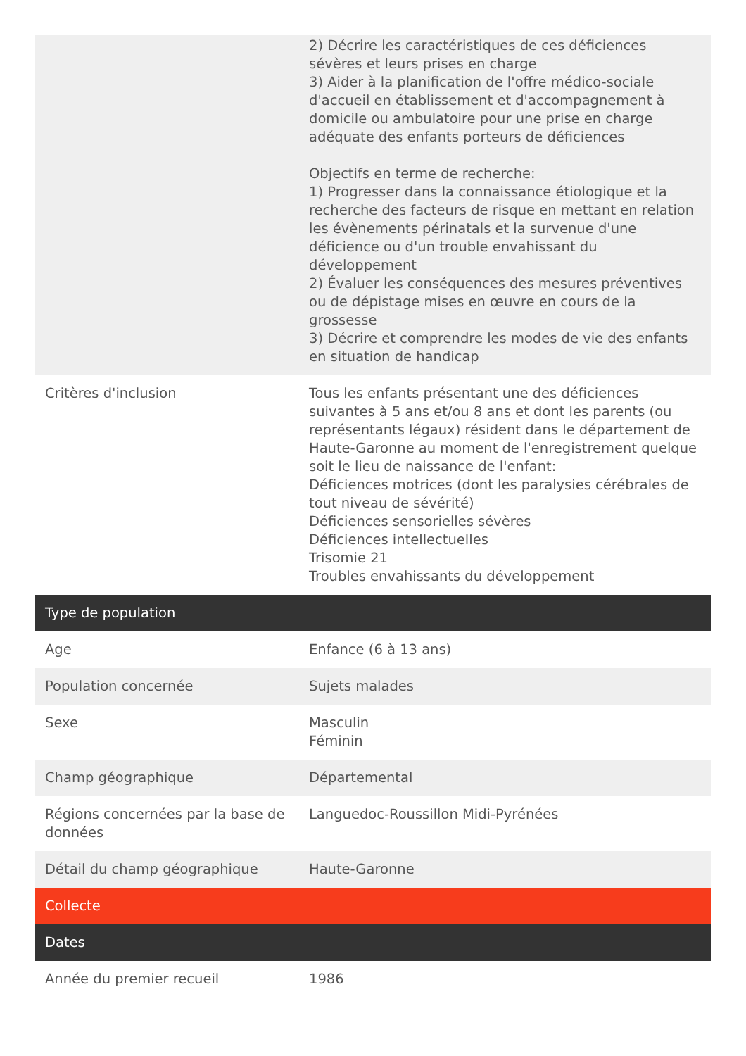| | 2) Décrire les caractéristiques de ces déficiences sévères et leurs prises en charge 3) Aider à la planification de l'offre médico-sociale d'accueil en établissement et d'accompagnement à domicile ou ambulatoire pour une prise en charge adéquate des enfants porteurs de déficiences Objectifs en terme de recherche: 1) Progresser dans la connaissance étiologique et la recherche des facteurs de risque en mettant en relation les évènements périnatals et la survenue d'une déficience ou d'un trouble envahissant du développement 2) Évaluer les conséquences des mesures préventives ou de dépistage mises en œuvre en cours de la grossesse 3) Décrire et comprendre les modes de vie des enfants en situation de handicap |
| Critères d'inclusion | Tous les enfants présentant une des déficiences suivantes à 5 ans et/ou 8 ans et dont les parents (ou représentants légaux) résident dans le département de Haute-Garonne au moment de l'enregistrement quelque soit le lieu de naissance de l'enfant: Déficiences motrices (dont les paralysies cérébrales de tout niveau de sévérité) Déficiences sensorielles sévères Déficiences intellectuelles Trisomie 21 Troubles envahissants du développement |
| Type de population | |
| Age | Enfance (6 à 13 ans) |
| Population concernée | Sujets malades |
| Sexe | Masculin Féminin |
| Champ géographique | Départemental |
| Régions concernées par la base de données | Languedoc-Roussillon Midi-Pyrénées |
| Détail du champ géographique | Haute-Garonne |
| Collecte | |
| Dates | |
| Année du premier recueil | 1986 |